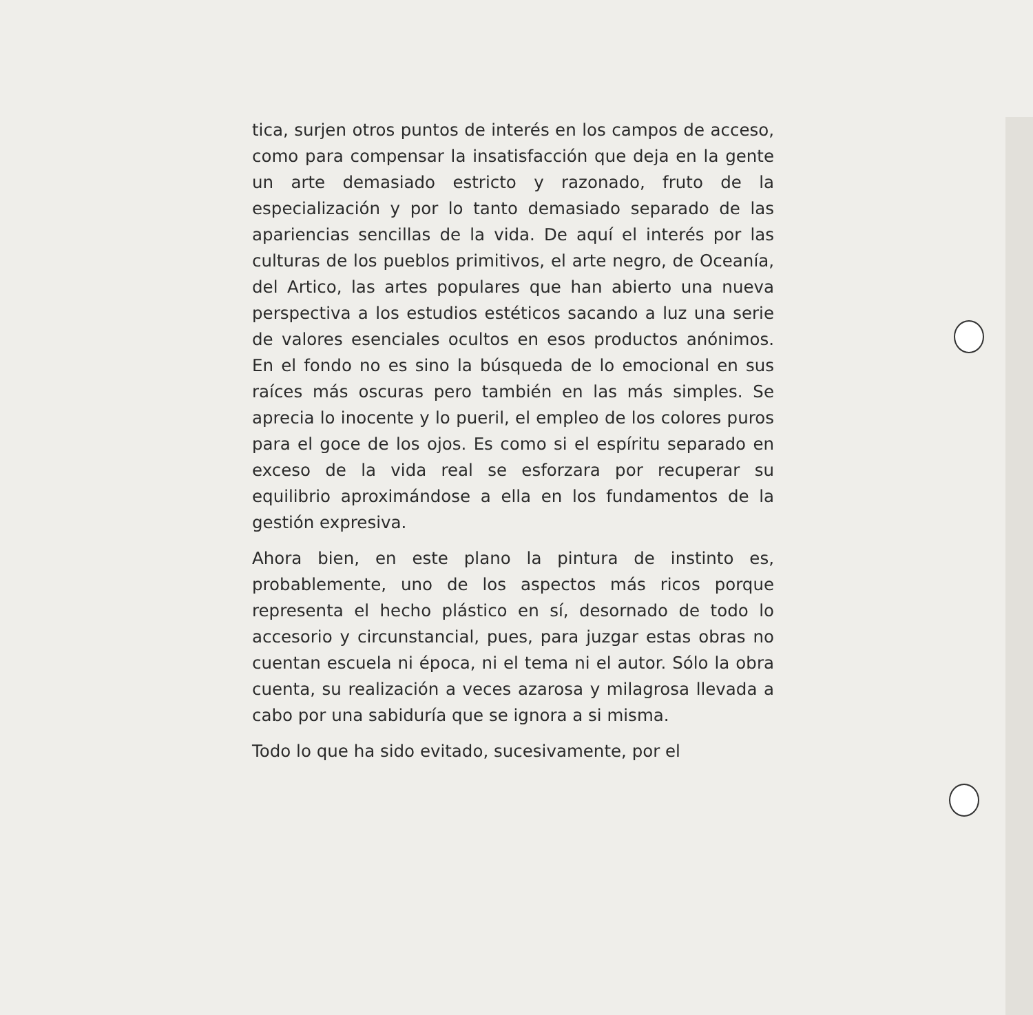tica, surjen otros puntos de interés en los campos de acceso, como para compensar la insatisfacción que deja en la gente un arte demasiado estricto y razonado, fruto de la especialización y por lo tanto demasiado separado de las apariencias sencillas de la vida. De aquí el interés por las culturas de los pueblos primitivos, el arte negro, de Oceanía, del Artico, las artes populares que han abierto una nueva perspectiva a los estudios estéticos sacando a luz una serie de valores esenciales ocultos en esos productos anónimos. En el fondo no es sino la búsqueda de lo emocional en sus raíces más oscuras pero también en las más simples. Se aprecia lo inocente y lo pueril, el empleo de los colores puros para el goce de los ojos. Es como si el espíritu separado en exceso de la vida real se esforzara por recuperar su equilibrio aproximándose a ella en los fundamentos de la gestión expresiva.
Ahora bien, en este plano la pintura de instinto es, probablemente, uno de los aspectos más ricos porque representa el hecho plástico en sí, desornado de todo lo accesorio y circunstancial, pues, para juzgar estas obras no cuentan escuela ni época, ni el tema ni el autor. Sólo la obra cuenta, su realización a veces azarosa y milagrosa llevada a cabo por una sabiduría que se ignora a si misma.
Todo lo que ha sido evitado, sucesivamente, por el